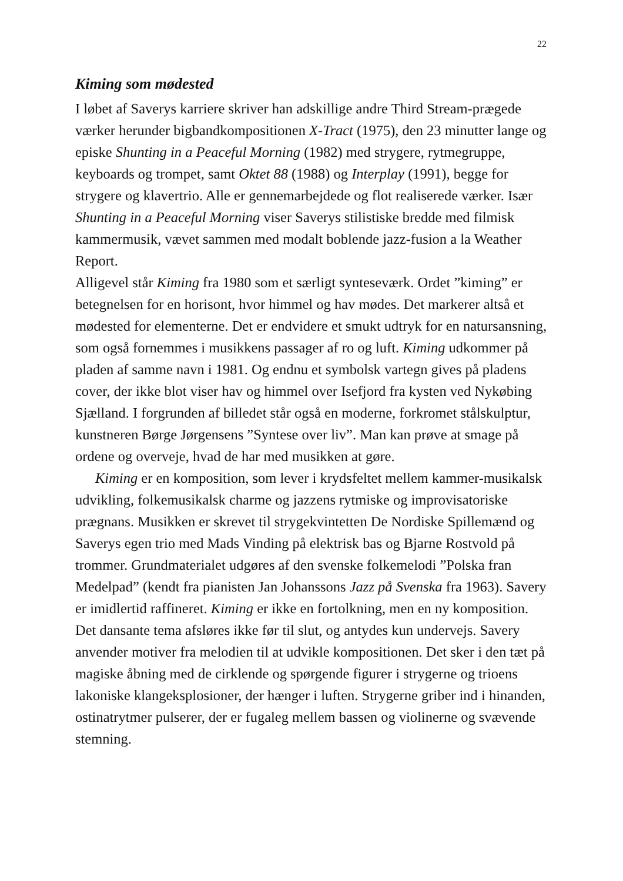22
Kiming som mødested
I løbet af Saverys karriere skriver han adskillige andre Third Stream-prægede værker herunder bigbandkompositionen X-Tract (1975), den 23 minutter lange og episke Shunting in a Peaceful Morning (1982) med strygere, rytmegruppe, keyboards og trompet, samt Oktet 88 (1988) og Interplay (1991), begge for strygere og klavertrio. Alle er gennemarbejdede og flot realiserede værker. Især Shunting in a Peaceful Morning viser Saverys stilistiske bredde med filmisk kammermusik, vævet sammen med modalt boblende jazz-fusion a la Weather Report.
Alligevel står Kiming fra 1980 som et særligt synteseværk. Ordet ”kiming” er betegnelsen for en horisont, hvor himmel og hav mødes. Det markerer altså et mødested for elementerne. Det er endvidere et smukt udtryk for en natursansning, som også fornemmes i musikkens passager af ro og luft. Kiming udkommer på pladen af samme navn i 1981. Og endnu et symbolsk vartegn gives på pladens cover, der ikke blot viser hav og himmel over Isefjord fra kysten ved Nykøbing Sjælland. I forgrunden af billedet står også en moderne, forkromet stålskulptur, kunstneren Børge Jørgensens ”Syntese over liv”. Man kan prøve at smage på ordene og overveje, hvad de har med musikken at gøre.
Kiming er en komposition, som lever i krydsfeltet mellem kammer-musikalsk udvikling, folkemusikalsk charme og jazzens rytmiske og improvisatoriske prægnans. Musikken er skrevet til strygekvintetten De Nordiske Spillemænd og Saverys egen trio med Mads Vinding på elektrisk bas og Bjarne Rostvold på trommer. Grundmaterialet udgøres af den svenske folkemelodi ”Polska fran Medelpad” (kendt fra pianisten Jan Johanssons Jazz på Svenska fra 1963). Savery er imidlertid raffineret. Kiming er ikke en fortolkning, men en ny komposition. Det dansante tema afsløres ikke før til slut, og antydes kun undervejs. Savery anvender motiver fra melodien til at udvikle kompositionen. Det sker i den tæt på magiske åbning med de cirklende og spørgende figurer i strygerne og trioens lakoniske klangeksplosioner, der hænger i luften. Strygerne griber ind i hinanden, ostinatrytmer pulserer, der er fugaleg mellem bassen og violinerne og svævende stemning.